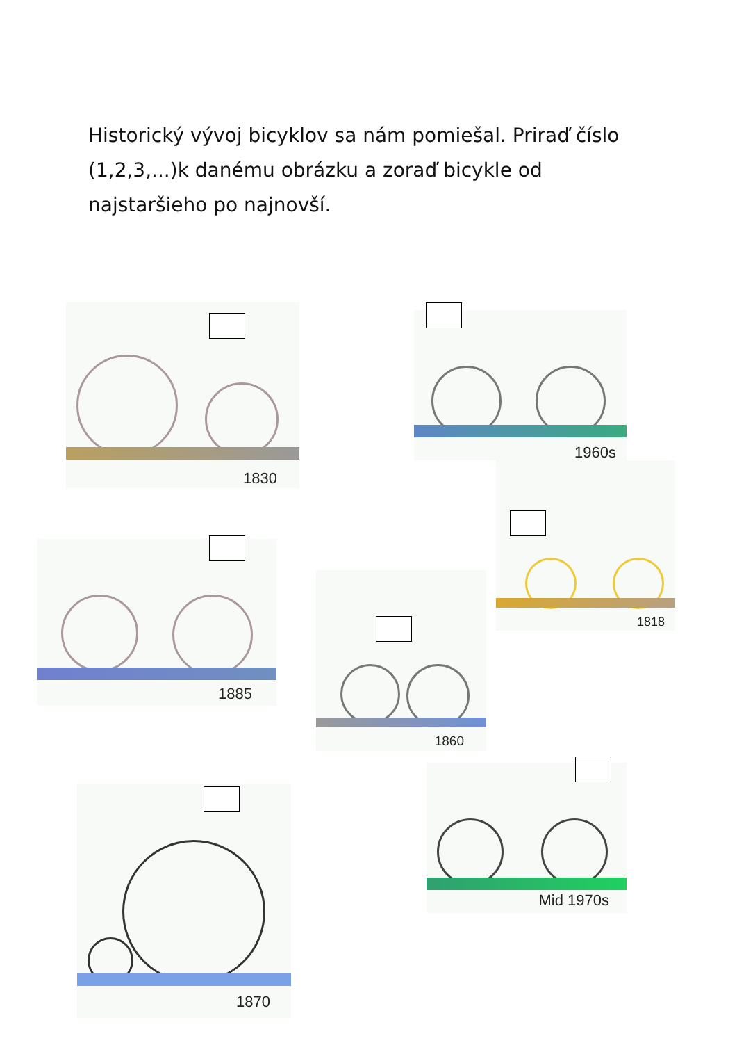Historický vývoj bicyklov sa nám pomiešal. Priraď číslo (1,2,3,...)k danému obrázku a zoraď bicykle od najstaršieho po najnovší.
1830
1960s
1818
1885
1860
Mid 1970s
1870